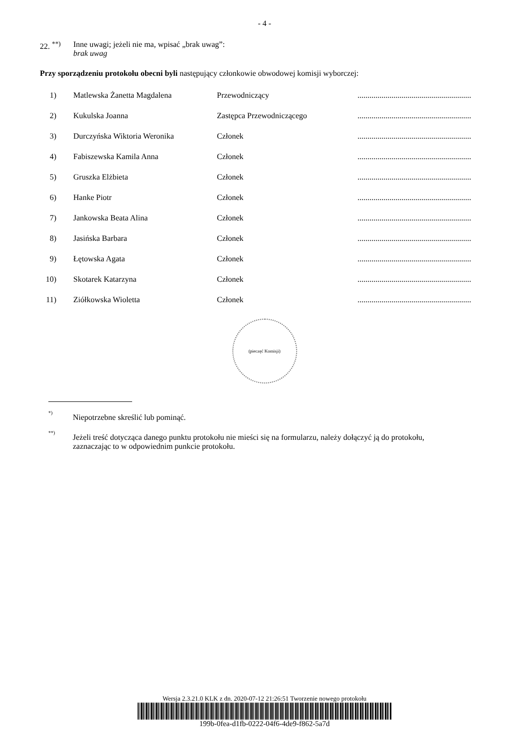- 4 -
22. <sup>**)</sup>
Inne uwagi; jeżeli nie ma, wpisać „brak uwag”:
brak uwag
Przy sporządzeniu protokołu obecni byli następujący członkowie obwodowej komisji wyborczej:
| 1) | Matlewska Żanetta Magdalena | Przewodniczący | ......................................................... |
| 2) | Kukulska Joanna | Zastępca Przewodniczącego | ......................................................... |
| 3) | Durczyńska Wiktoria Weronika | Członek | ......................................................... |
| 4) | Fabiszewska Kamila Anna | Członek | ......................................................... |
| 5) | Gruszka Elżbieta | Członek | ......................................................... |
| 6) | Hanke Piotr | Członek | ......................................................... |
| 7) | Jankowska Beata Alina | Członek | ......................................................... |
| 8) | Jasińska Barbara | Członek | ......................................................... |
| 9) | Łętowska Agata | Członek | ......................................................... |
| 10) | Skotarek Katarzyna | Członek | ......................................................... |
| 11) | Ziółkowska Wioletta | Członek | ......................................................... |
(pieczęć Komisji)
<sup>*)</sup>
Niepotrzebne skreślić lub pominąć.
<sup>**)</sup>
Jeżeli treść dotycząca danego punktu protokołu nie mieści się na formularzu, należy dołączyć ją do protokołu,
zaznaczając to w odpowiednim punkcie protokołu.
Wersja 2.3.21.0 KLK z dn. 2020-07-12 21:26:51 Tworzenie nowego protokołu
199b-0fea-d1fb-0222-04f6-4de9-f862-5a7d